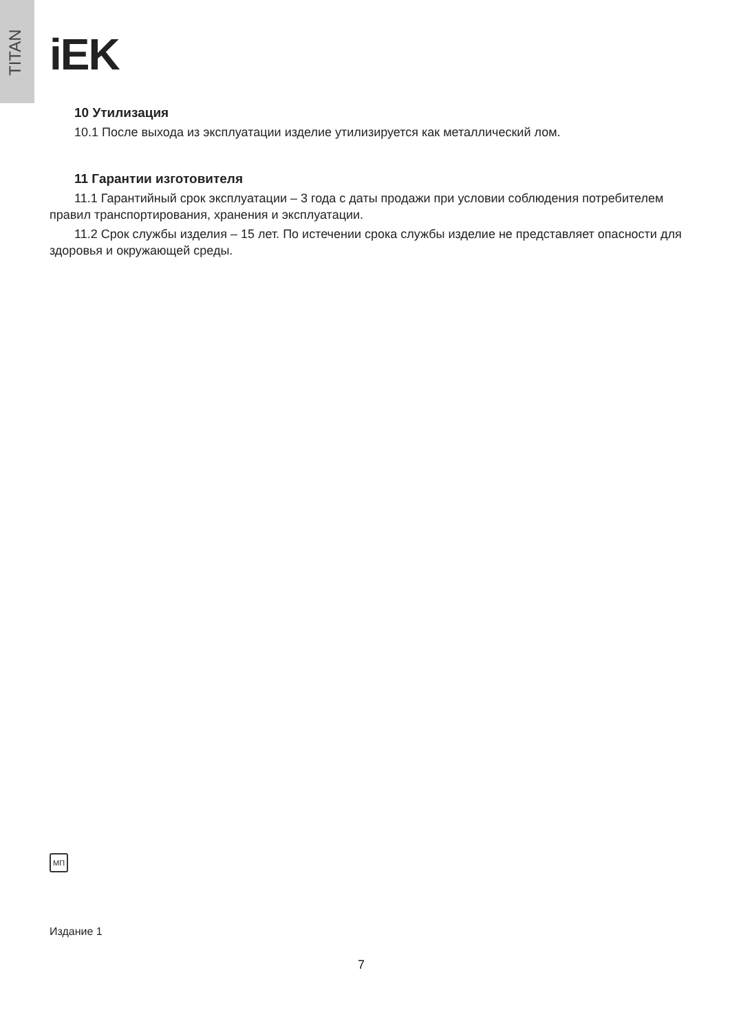TITAN
iEK
10 Утилизация
10.1 После выхода из эксплуатации изделие утилизируется как металлический лом.
11 Гарантии изготовителя
11.1 Гарантийный срок эксплуатации – 3 года с даты продажи при условии соблюдения потребителем правил транспортирования, хранения и эксплуатации.
11.2 Срок службы изделия – 15 лет. По истечении срока службы изделие не представляет опасности для здоровья и окружающей среды.
МП
Издание 1
7